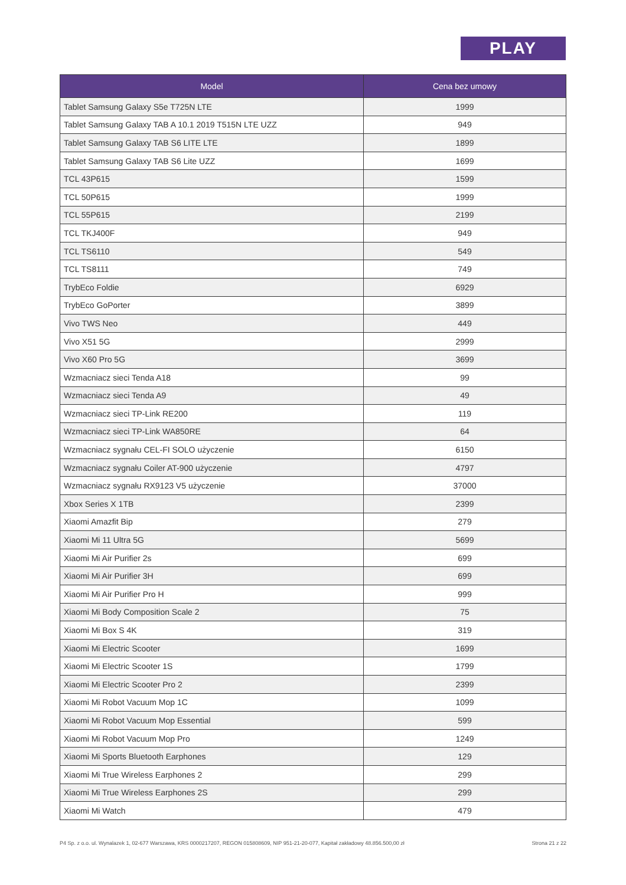PLAY
| Model | Cena bez umowy |
| --- | --- |
| Tablet Samsung Galaxy S5e T725N LTE | 1999 |
| Tablet Samsung Galaxy TAB A 10.1 2019 T515N LTE UZZ | 949 |
| Tablet Samsung Galaxy TAB S6 LITE LTE | 1899 |
| Tablet Samsung Galaxy TAB S6 Lite UZZ | 1699 |
| TCL 43P615 | 1599 |
| TCL 50P615 | 1999 |
| TCL 55P615 | 2199 |
| TCL TKJ400F | 949 |
| TCL TS6110 | 549 |
| TCL TS8111 | 749 |
| TrybEco Foldie | 6929 |
| TrybEco GoPorter | 3899 |
| Vivo TWS Neo | 449 |
| Vivo X51 5G | 2999 |
| Vivo X60 Pro 5G | 3699 |
| Wzmacniacz sieci Tenda A18 | 99 |
| Wzmacniacz sieci Tenda A9 | 49 |
| Wzmacniacz sieci TP-Link RE200 | 119 |
| Wzmacniacz sieci TP-Link WA850RE | 64 |
| Wzmacniacz sygnału CEL-FI SOLO użyczenie | 6150 |
| Wzmacniacz sygnału Coiler AT-900 użyczenie | 4797 |
| Wzmacniacz sygnału RX9123 V5 użyczenie | 37000 |
| Xbox Series X 1TB | 2399 |
| Xiaomi Amazfit Bip | 279 |
| Xiaomi Mi 11 Ultra 5G | 5699 |
| Xiaomi Mi Air Purifier 2s | 699 |
| Xiaomi Mi Air Purifier 3H | 699 |
| Xiaomi Mi Air Purifier Pro H | 999 |
| Xiaomi Mi Body Composition Scale 2 | 75 |
| Xiaomi Mi Box S 4K | 319 |
| Xiaomi Mi Electric Scooter | 1699 |
| Xiaomi Mi Electric Scooter 1S | 1799 |
| Xiaomi Mi Electric Scooter Pro 2 | 2399 |
| Xiaomi Mi Robot Vacuum Mop 1C | 1099 |
| Xiaomi Mi Robot Vacuum Mop Essential | 599 |
| Xiaomi Mi Robot Vacuum Mop Pro | 1249 |
| Xiaomi Mi Sports Bluetooth Earphones | 129 |
| Xiaomi Mi True Wireless Earphones 2 | 299 |
| Xiaomi Mi True Wireless Earphones 2S | 299 |
| Xiaomi Mi Watch | 479 |
P4 Sp. z o.o. ul. Wynalazek 1, 02-677 Warszawa, KRS 0000217207, REGON 015808609, NIP 951-21-20-077, Kapitał zakładowy 48.856.500,00 zł Strona 21 z 22